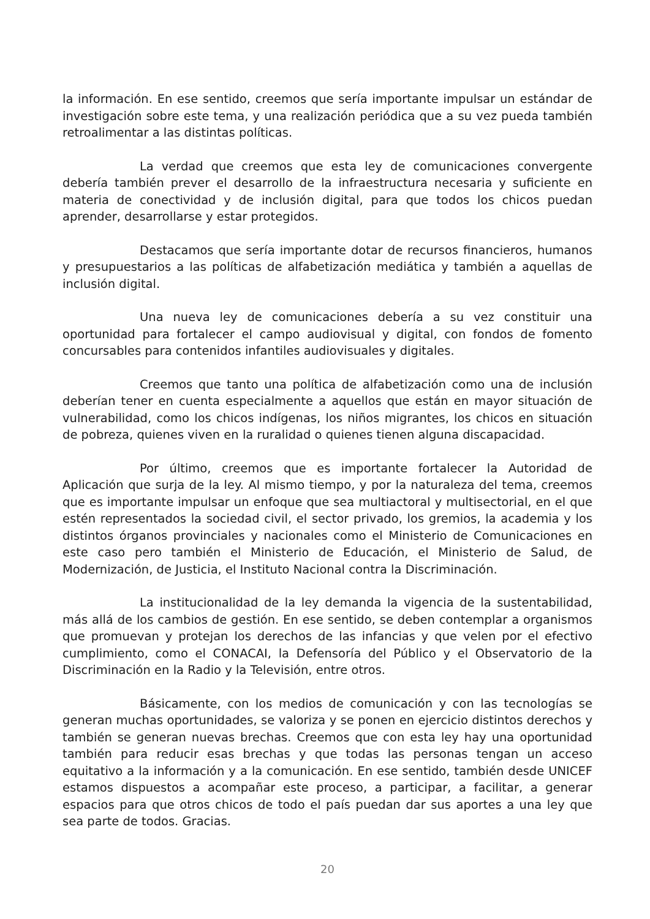la información. En ese sentido, creemos que sería importante impulsar un estándar de investigación sobre este tema, y una realización periódica que a su vez pueda también retroalimentar a las distintas políticas.
La verdad que creemos que esta ley de comunicaciones convergente debería también prever el desarrollo de la infraestructura necesaria y suficiente en materia de conectividad y de inclusión digital, para que todos los chicos puedan aprender, desarrollarse y estar protegidos.
Destacamos que sería importante dotar de recursos financieros, humanos y presupuestarios a las políticas de alfabetización mediática y también a aquellas de inclusión digital.
Una nueva ley de comunicaciones debería a su vez constituir una oportunidad para fortalecer el campo audiovisual y digital, con fondos de fomento concursables para contenidos infantiles audiovisuales y digitales.
Creemos que tanto una política de alfabetización como una de inclusión deberían tener en cuenta especialmente a aquellos que están en mayor situación de vulnerabilidad, como los chicos indígenas, los niños migrantes, los chicos en situación de pobreza, quienes viven en la ruralidad o quienes tienen alguna discapacidad.
Por último, creemos que es importante fortalecer la Autoridad de Aplicación que surja de la ley. Al mismo tiempo, y por la naturaleza del tema, creemos que es importante impulsar un enfoque que sea multiactoral y multisectorial, en el que estén representados la sociedad civil, el sector privado, los gremios, la academia y los distintos órganos provinciales y nacionales como el Ministerio de Comunicaciones en este caso pero también el Ministerio de Educación, el Ministerio de Salud, de Modernización, de Justicia, el Instituto Nacional contra la Discriminación.
La institucionalidad de la ley demanda la vigencia de la sustentabilidad, más allá de los cambios de gestión. En ese sentido, se deben contemplar a organismos que promuevan y protejan los derechos de las infancias y que velen por el efectivo cumplimiento, como el CONACAI, la Defensoría del Público y el Observatorio de la Discriminación en la Radio y la Televisión, entre otros.
Básicamente, con los medios de comunicación y con las tecnologías se generan muchas oportunidades, se valoriza y se ponen en ejercicio distintos derechos y también se generan nuevas brechas. Creemos que con esta ley hay una oportunidad también para reducir esas brechas y que todas las personas tengan un acceso equitativo a la información y a la comunicación. En ese sentido, también desde UNICEF estamos dispuestos a acompañar este proceso, a participar, a facilitar, a generar espacios para que otros chicos de todo el país puedan dar sus aportes a una ley que sea parte de todos. Gracias.
20